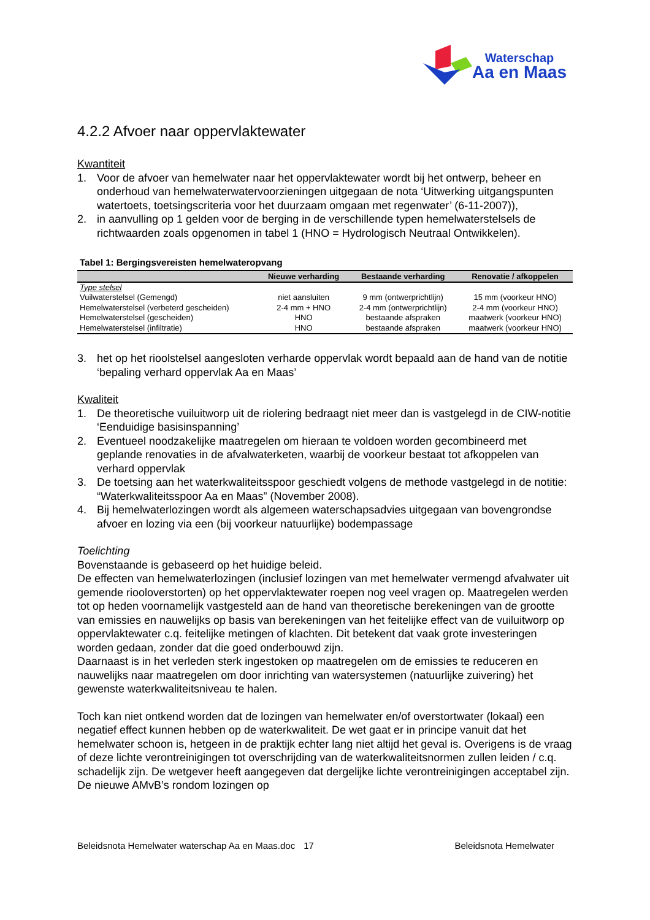Waterschap
Aa en Maas
4.2.2 Afvoer naar oppervlaktewater
Kwantiteit
1. Voor de afvoer van hemelwater naar het oppervlaktewater wordt bij het ontwerp, beheer en onderhoud van hemelwaterwatervoorzieningen uitgegaan de nota ‘Uitwerking uitgangspunten watertoets, toetsingscriteria voor het duurzaam omgaan met regenwater’ (6-11-2007)),
2. in aanvulling op 1 gelden voor de berging in de verschillende typen hemelwaterstelsels de richtwaarden zoals opgenomen in tabel 1 (HNO = Hydrologisch Neutraal Ontwikkelen).
Tabel 1: Bergingsvereisten hemelwateropvang
| | Nieuwe verharding | Bestaande verharding | Renovatie / afkoppelen |
| --- | --- | --- | --- |
| Type stelsel | | | |
| Vuilwaterstelsel (Gemengd) | niet aansluiten | 9 mm (ontwerprichtlijn) | 15 mm (voorkeur HNO) |
| Hemelwaterstelsel (verbeterd gescheiden) | 2-4 mm + HNO | 2-4 mm (ontwerprichtlijn) | 2-4 mm (voorkeur HNO) |
| Hemelwaterstelsel (gescheiden) | HNO | bestaande afspraken | maatwerk (voorkeur HNO) |
| Hemelwaterstelsel (infiltratie) | HNO | bestaande afspraken | maatwerk (voorkeur HNO) |
3. het op het rioolstelsel aangesloten verharde oppervlak wordt bepaald aan de hand van de notitie ‘bepaling verhard oppervlak Aa en Maas’
Kwaliteit
1. De theoretische vuiluitworp uit de riolering bedraagt niet meer dan is vastgelegd in de CIW-notitie ‘Eenduidige basisinspanning’
2. Eventueel noodzakelijke maatregelen om hieraan te voldoen worden gecombineerd met geplande renovaties in de afvalwaterketen, waarbij de voorkeur bestaat tot afkoppelen van verhard oppervlak
3. De toetsing aan het waterkwaliteitsspoor geschiedt volgens de methode vastgelegd in de notitie: “Waterkwaliteitsspoor Aa en Maas” (November 2008).
4. Bij hemelwaterlozingen wordt als algemeen waterschapsadvies uitgegaan van bovengrondse afvoer en lozing via een (bij voorkeur natuurlijke) bodempassage
Toelichting
Bovenstaande is gebaseerd op het huidige beleid.
De effecten van hemelwaterlozingen (inclusief lozingen van met hemelwater vermengd afvalwater uit gemende riooloverstorten) op het oppervlaktewater roepen nog veel vragen op. Maatregelen werden tot op heden voornamelijk vastgesteld aan de hand van theoretische berekeningen van de grootte van emissies en nauwelijks op basis van berekeningen van het feitelijke effect van de vuiluitworp op oppervlaktewater c.q. feitelijke metingen of klachten. Dit betekent dat vaak grote investeringen worden gedaan, zonder dat die goed onderbouwd zijn.
Daarnaast is in het verleden sterk ingestoken op maatregelen om de emissies te reduceren en nauwelijks naar maatregelen om door inrichting van watersystemen (natuurlijke zuivering) het gewenste waterkwaliteitsniveau te halen.
Toch kan niet ontkend worden dat de lozingen van hemelwater en/of overstortwater (lokaal) een negatief effect kunnen hebben op de waterkwaliteit. De wet gaat er in principe vanuit dat het hemelwater schoon is, hetgeen in de praktijk echter lang niet altijd het geval is. Overigens is de vraag of deze lichte verontreinigingen tot overschrijding van de waterkwaliteitsnormen zullen leiden / c.q. schadelijk zijn. De wetgever heeft aangegeven dat dergelijke lichte verontreinigingen acceptabel zijn. De nieuwe AMvB’s rondom lozingen op
Beleidsnota Hemelwater waterschap Aa en Maas.doc 17 Beleidsnota Hemelwater